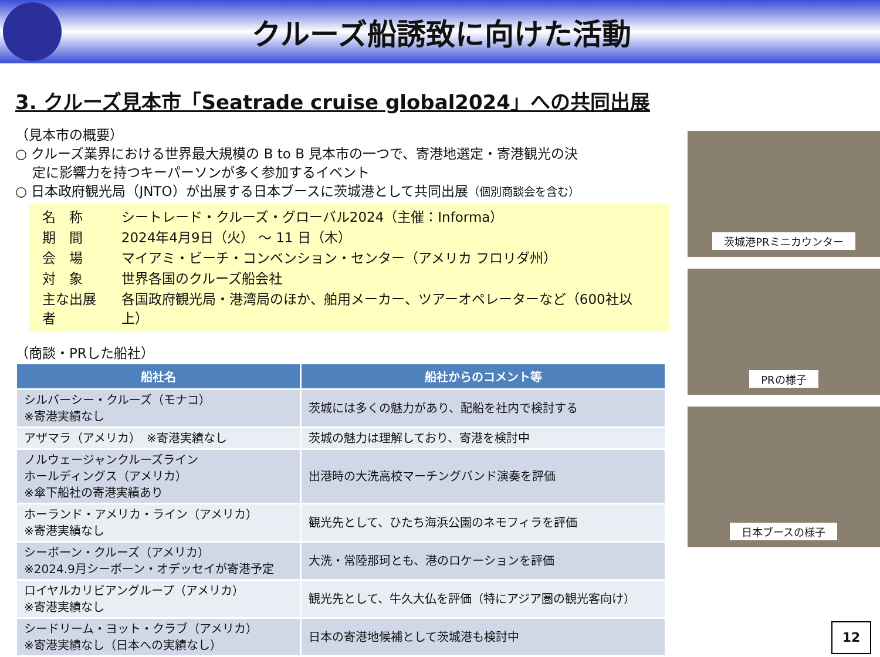クルーズ船誘致に向けた活動
3. クルーズ見本市「Seatrade cruise global2024」への共同出展
（見本市の概要）
○ クルーズ業界における世界最大規模の B to B 見本市の一つで、寄港地選定・寄港観光の決
定に影響力を持つキーパーソンが多く参加するイベント
○ 日本政府観光局（JNTO）が出展する日本ブースに茨城港として共同出展（個別商談会を含む）
| 名 称 | シートレード・クルーズ・グローバル2024（主催：Informa） |
| 期 間 | 2024年4月9日（火） ～ 11 日（木） |
| 会 場 | マイアミ・ビーチ・コンベンション・センター（アメリカ フロリダ州） |
| 対 象 | 世界各国のクルーズ船会社 |
| 主な出展者 | 各国政府観光局・港湾局のほか、舶用メーカー、ツアーオペレーターなど（600社以上） |
（商談・PRした船社）
| 船社名 | 船社からのコメント等 |
| --- | --- |
| シルバーシー・クルーズ（モナコ） ※寄港実績なし | 茨城には多くの魅力があり、配船を社内で検討する |
| アザマラ（アメリカ） ※寄港実績なし | 茨城の魅力は理解しており、寄港を検討中 |
| ノルウェージャンクルーズライン ホールディングス（アメリカ） ※傘下船社の寄港実績あり | 出港時の大洗高校マーチングバンド演奏を評価 |
| ホーランド・アメリカ・ライン（アメリカ） ※寄港実績なし | 観光先として、ひたち海浜公園のネモフィラを評価 |
| シーボーン・クルーズ（アメリカ） ※2024.9月シーボーン・オデッセイが寄港予定 | 大洗・常陸那珂とも、港のロケーションを評価 |
| ロイヤルカリビアングループ（アメリカ） ※寄港実績なし | 観光先として、牛久大仏を評価（特にアジア圏の観光客向け） |
| シードリーム・ヨット・クラブ（アメリカ） ※寄港実績なし（日本への実績なし） | 日本の寄港地候補として茨城港も検討中 |
茨城港PRミニカウンター
PRの様子
日本ブースの様子
12